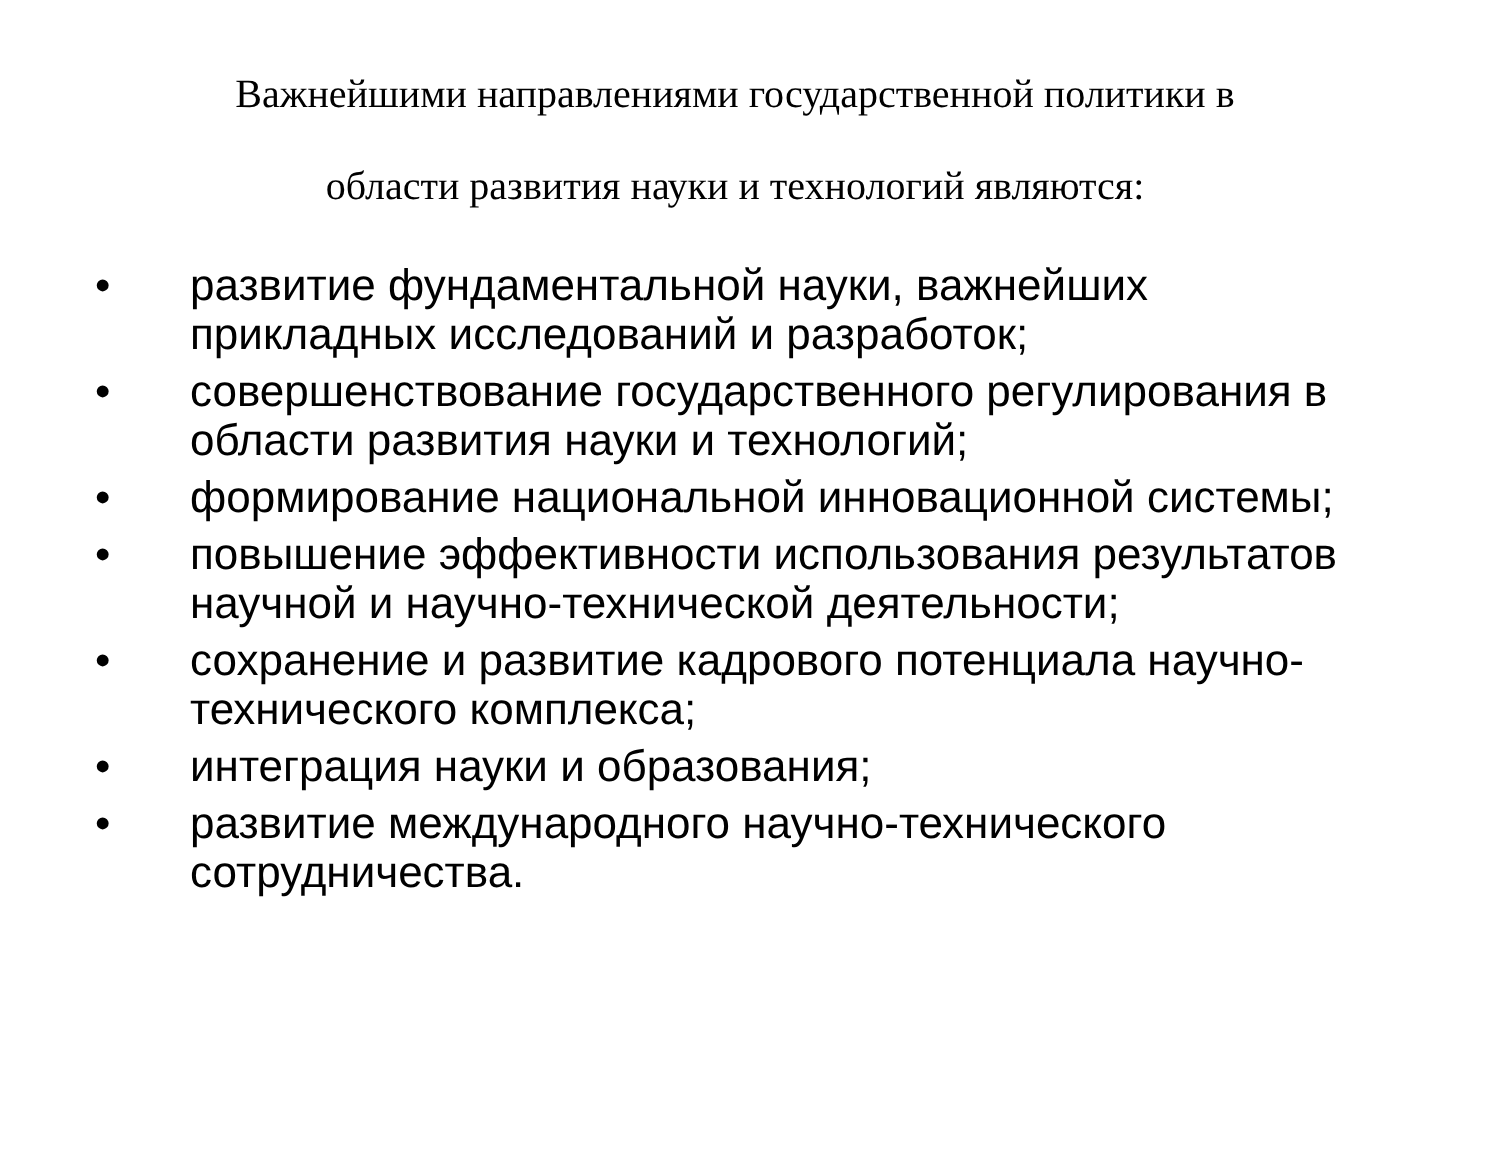Важнейшими направлениями государственной политики в
области развития науки и технологий являются:
• развитие фундаментальной науки, важнейших прикладных исследований и разработок;
• совершенствование государственного регулирования в области развития науки и технологий;
• формирование национальной инновационной системы;
• повышение эффективности использования результатов научной и научно-технической деятельности;
• сохранение и развитие кадрового потенциала научно-технического комплекса;
• интеграция науки и образования;
• развитие международного научно-технического сотрудничества.